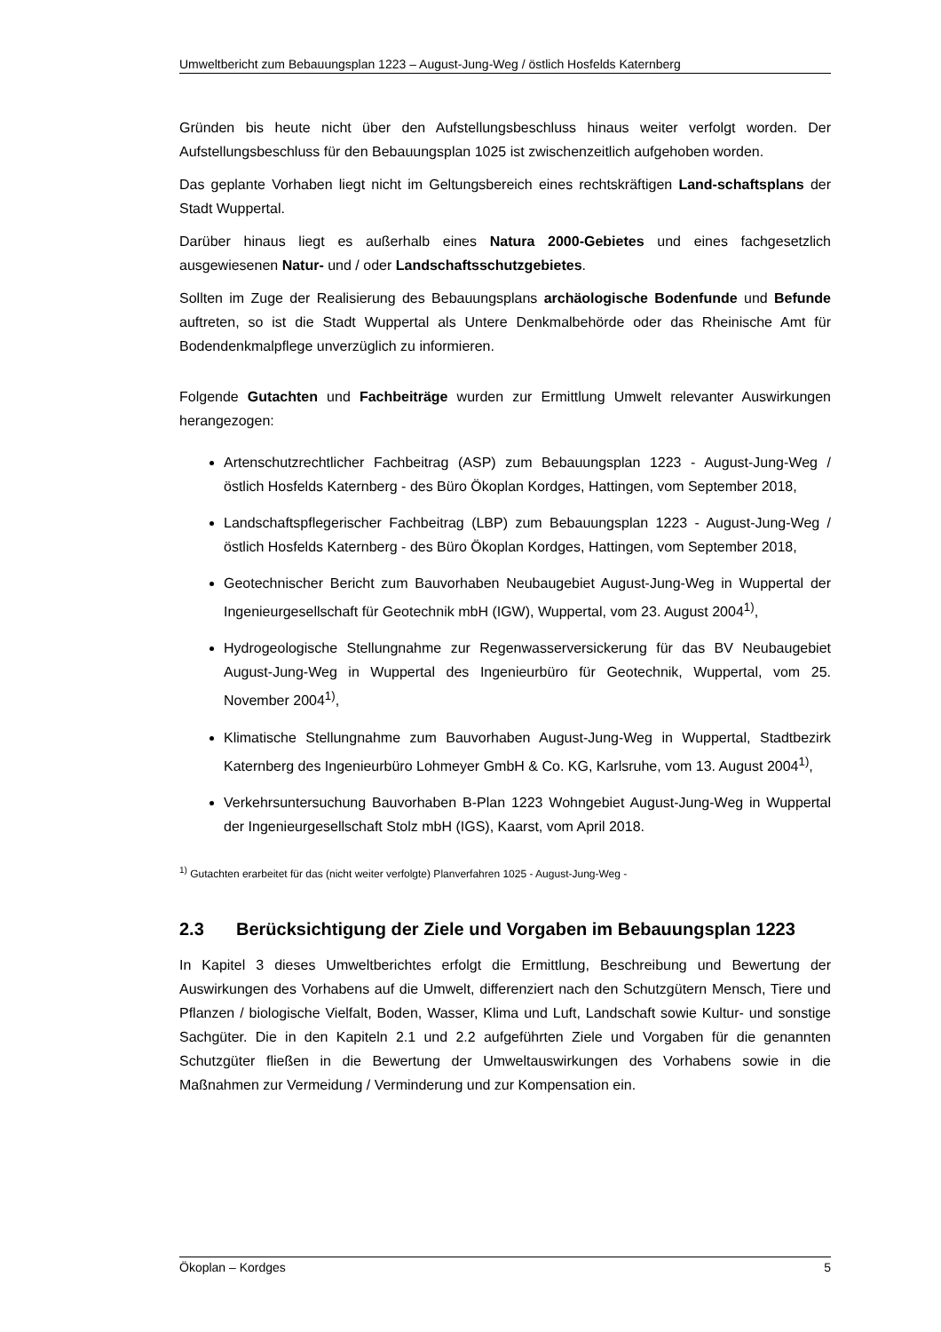Umweltbericht zum Bebauungsplan 1223 – August-Jung-Weg / östlich Hosfelds Katernberg
Gründen bis heute nicht über den Aufstellungsbeschluss hinaus weiter verfolgt worden. Der Aufstellungsbeschluss für den Bebauungsplan 1025 ist zwischenzeitlich aufgehoben worden.
Das geplante Vorhaben liegt nicht im Geltungsbereich eines rechtskräftigen Land-schaftsplans der Stadt Wuppertal.
Darüber hinaus liegt es außerhalb eines Natura 2000-Gebietes und eines fachgesetzlich ausgewiesenen Natur- und / oder Landschaftsschutzgebietes.
Sollten im Zuge der Realisierung des Bebauungsplans archäologische Bodenfunde und Befunde auftreten, so ist die Stadt Wuppertal als Untere Denkmalbehörde oder das Rheinische Amt für Bodendenkmalpflege unverzüglich zu informieren.
Folgende Gutachten und Fachbeiträge wurden zur Ermittlung Umwelt relevanter Auswirkungen herangezogen:
Artenschutzrechtlicher Fachbeitrag (ASP) zum Bebauungsplan 1223 - August-Jung-Weg / östlich Hosfelds Katernberg - des Büro Ökoplan Kordges, Hattingen, vom September 2018,
Landschaftspflegerischer Fachbeitrag (LBP) zum Bebauungsplan 1223 - August-Jung-Weg / östlich Hosfelds Katernberg - des Büro Ökoplan Kordges, Hattingen, vom September 2018,
Geotechnischer Bericht zum Bauvorhaben Neubaugebiet August-Jung-Weg in Wuppertal der Ingenieurgesellschaft für Geotechnik mbH (IGW), Wuppertal, vom 23. August 2004<sup>1)</sup>,
Hydrogeologische Stellungnahme zur Regenwasserversickerung für das BV Neubaugebiet August-Jung-Weg in Wuppertal des Ingenieurbüro für Geotechnik, Wuppertal, vom 25. November 2004<sup>1)</sup>,
Klimatische Stellungnahme zum Bauvorhaben August-Jung-Weg in Wuppertal, Stadtbezirk Katernberg des Ingenieurbüro Lohmeyer GmbH & Co. KG, Karlsruhe, vom 13. August 2004<sup>1)</sup>,
Verkehrsuntersuchung Bauvorhaben B-Plan 1223 Wohngebiet August-Jung-Weg in Wuppertal der Ingenieurgesellschaft Stolz mbH (IGS), Kaarst, vom April 2018.
<sup>1)</sup> Gutachten erarbeitet für das (nicht weiter verfolgte) Planverfahren 1025 - August-Jung-Weg -
2.3 Berücksichtigung der Ziele und Vorgaben im Bebauungsplan 1223
In Kapitel 3 dieses Umweltberichtes erfolgt die Ermittlung, Beschreibung und Bewertung der Auswirkungen des Vorhabens auf die Umwelt, differenziert nach den Schutzgütern Mensch, Tiere und Pflanzen / biologische Vielfalt, Boden, Wasser, Klima und Luft, Landschaft sowie Kultur- und sonstige Sachgüter. Die in den Kapiteln 2.1 und 2.2 aufgeführten Ziele und Vorgaben für die genannten Schutzgüter fließen in die Bewertung der Umweltauswirkungen des Vorhabens sowie in die Maßnahmen zur Vermeidung / Verminderung und zur Kompensation ein.
Ökoplan – Kordges 5